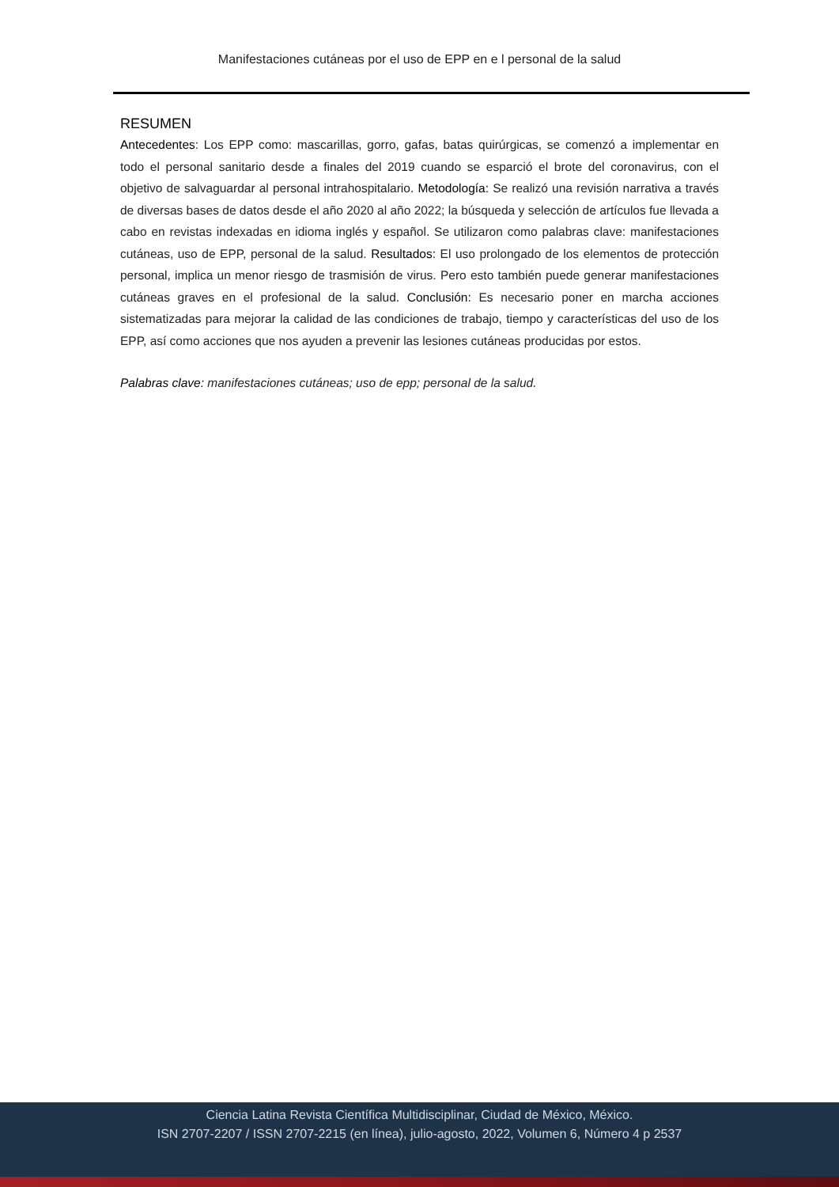Manifestaciones cutáneas por el uso de EPP en e l personal de la salud
RESUMEN
Antecedentes: Los EPP como: mascarillas, gorro, gafas, batas quirúrgicas, se comenzó a implementar en todo el personal sanitario desde a finales del 2019 cuando se esparció el brote del coronavirus, con el objetivo de salvaguardar al personal intrahospitalario. Metodología: Se realizó una revisión narrativa a través de diversas bases de datos desde el año 2020 al año 2022; la búsqueda y selección de artículos fue llevada a cabo en revistas indexadas en idioma inglés y español. Se utilizaron como palabras clave: manifestaciones cutáneas, uso de EPP, personal de la salud. Resultados: El uso prolongado de los elementos de protección personal, implica un menor riesgo de trasmisión de virus. Pero esto también puede generar manifestaciones cutáneas graves en el profesional de la salud. Conclusión: Es necesario poner en marcha acciones sistematizadas para mejorar la calidad de las condiciones de trabajo, tiempo y características del uso de los EPP, así como acciones que nos ayuden a prevenir las lesiones cutáneas producidas por estos.
Palabras clave: manifestaciones cutáneas; uso de epp; personal de la salud.
Ciencia Latina Revista Científica Multidisciplinar, Ciudad de México, México.
ISN 2707-2207 / ISSN 2707-2215 (en línea), julio-agosto, 2022, Volumen 6, Número 4 p 2537